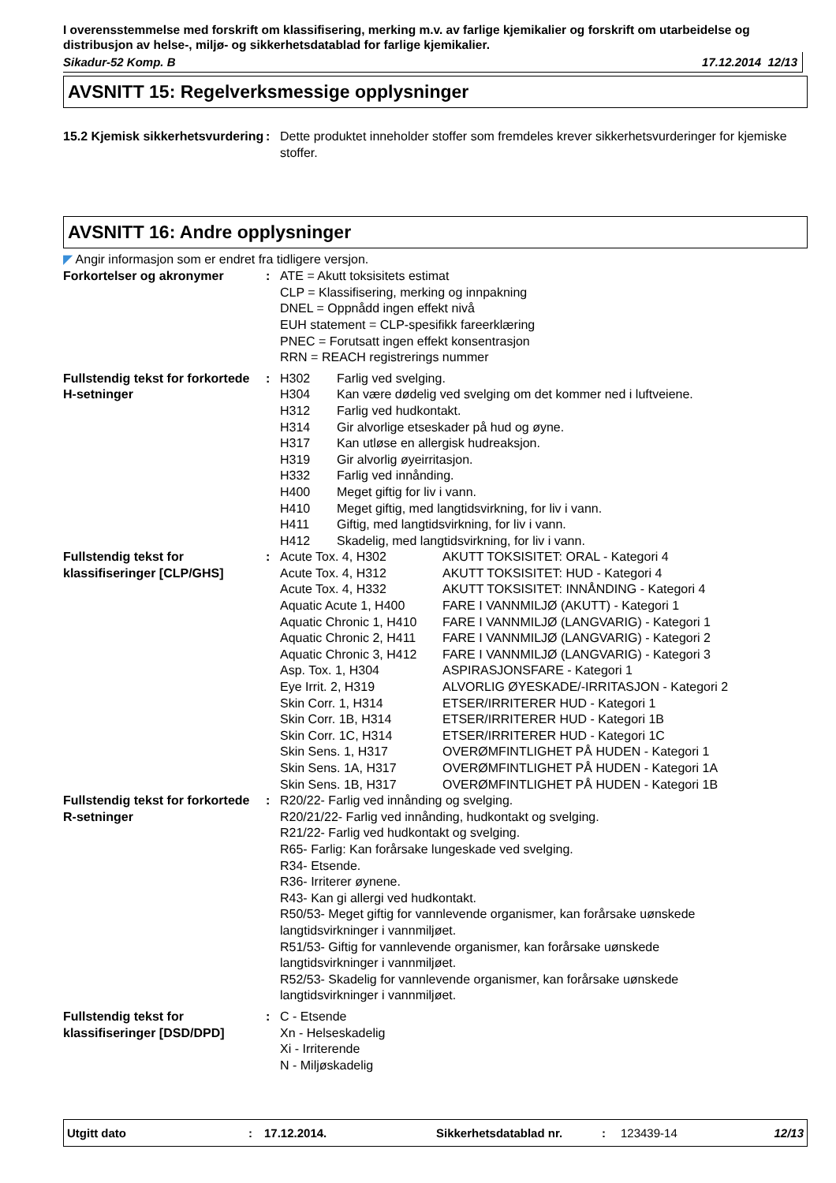I overensstemmelse med forskrift om klassifisering, merking m.v. av farlige kjemikalier og forskrift om utarbeidelse og distribusjon av helse-, miljø- og sikkerhetsdatablad for farlige kjemikalier.
Sikadur-52 Komp. B 17.12.2014 12/13
AVSNITT 15: Regelverksmessige opplysninger
| 15.2 Kjemisk sikkerhetsvurdering | : | Dette produktet inneholder stoffer som fremdeles krever sikkerhetsvurderinger for kjemiske stoffer. |
AVSNITT 16: Andre opplysninger
◤ Angir informasjon som er endret fra tidligere versjon.
| Forkortelser og akronymer | : | ATE = Akutt toksisitets estimat CLP = Klassifisering, merking og innpakning DNEL = Oppnådd ingen effekt nivå EUH statement = CLP-spesifikk fareerklæring PNEC = Forutsatt ingen effekt konsentrasjon RRN = REACH registrerings nummer |
| Fullstendig tekst for forkortede H-setninger | : | / H302 / Farlig ved svelging. / / H304 / Kan være dødelig ved svelging om det kommer ned i luftveiene. / / H312 / Farlig ved hudkontakt. / / H314 / Gir alvorlige etseskader på hud og øyne. / / H317 / Kan utløse en allergisk hudreaksjon. / / H319 / Gir alvorlig øyeirritasjon. / / H332 / Farlig ved innånding. / / H400 / Meget giftig for liv i vann. / / H410 / Meget giftig, med langtidsvirkning, for liv i vann. / / H411 / Giftig, med langtidsvirkning, for liv i vann. / / H412 / Skadelig, med langtidsvirkning, for liv i vann. / |
| Fullstendig tekst for klassifiseringer [CLP/GHS] | : | / Acute Tox. 4, H302 / AKUTT TOKSISITET: ORAL - Kategori 4 / / Acute Tox. 4, H312 / AKUTT TOKSISITET: HUD - Kategori 4 / / Acute Tox. 4, H332 / AKUTT TOKSISITET: INNÅNDING - Kategori 4 / / Aquatic Acute 1, H400 / FARE I VANNMILJØ (AKUTT) - Kategori 1 / / Aquatic Chronic 1, H410 / FARE I VANNMILJØ (LANGVARIG) - Kategori 1 / / Aquatic Chronic 2, H411 / FARE I VANNMILJØ (LANGVARIG) - Kategori 2 / / Aquatic Chronic 3, H412 / FARE I VANNMILJØ (LANGVARIG) - Kategori 3 / / Asp. Tox. 1, H304 / ASPIRASJONSFARE - Kategori 1 / / Eye Irrit. 2, H319 / ALVORLIG ØYESKADE/-IRRITASJON - Kategori 2 / / Skin Corr. 1, H314 / ETSER/IRRITERER HUD - Kategori 1 / / Skin Corr. 1B, H314 / ETSER/IRRITERER HUD - Kategori 1B / / Skin Corr. 1C, H314 / ETSER/IRRITERER HUD - Kategori 1C / / Skin Sens. 1, H317 / OVERØMFINTLIGHET PÅ HUDEN - Kategori 1 / / Skin Sens. 1A, H317 / OVERØMFINTLIGHET PÅ HUDEN - Kategori 1A / / Skin Sens. 1B, H317 / OVERØMFINTLIGHET PÅ HUDEN - Kategori 1B / |
| Fullstendig tekst for forkortede R-setninger | : | R20/22- Farlig ved innånding og svelging. R20/21/22- Farlig ved innånding, hudkontakt og svelging. R21/22- Farlig ved hudkontakt og svelging. R65- Farlig: Kan forårsake lungeskade ved svelging. R34- Etsende. R36- Irriterer øynene. R43- Kan gi allergi ved hudkontakt. R50/53- Meget giftig for vannlevende organismer, kan forårsake uønskede langtidsvirkninger i vannmiljøet. R51/53- Giftig for vannlevende organismer, kan forårsake uønskede langtidsvirkninger i vannmiljøet. R52/53- Skadelig for vannlevende organismer, kan forårsake uønskede langtidsvirkninger i vannmiljøet. |
| Fullstendig tekst for klassifiseringer [DSD/DPD] | : | C - Etsende Xn - Helseskadelig Xi - Irriterende N - Miljøskadelig |
Utgitt dato: 17.12.2014. Sikkerhetsdatablad nr.: 123439-14 12/13